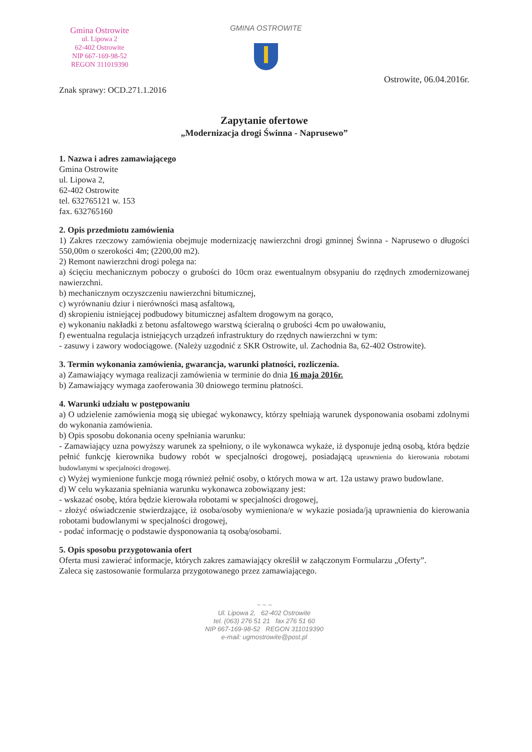Gmina Ostrowite
ul. Lipowa 2
62-402 Ostrowite
NIP 667-169-98-52
REGON 311019390
GMINA OSTROWITE
Ostrowite, 06.04.2016r.
Znak sprawy: OCD.271.1.2016
Zapytanie ofertowe
„Modernizacja drogi Świnna - Naprusewo”
1. Nazwa i adres zamawiającego
Gmina Ostrowite
ul. Lipowa 2,
62-402 Ostrowite
tel. 632765121 w. 153
fax. 632765160
2. Opis przedmiotu zamówienia
1) Zakres rzeczowy zamówienia obejmuje modernizację nawierzchni drogi gminnej Świnna - Naprusewo o długości 550,00m o szerokości 4m; (2200,00 m2).
2) Remont nawierzchni drogi polega na:
a) ścięciu mechanicznym poboczy o grubości do 10cm oraz ewentualnym obsypaniu do rzędnych zmodernizowanej nawierzchni.
b) mechanicznym oczyszczeniu nawierzchni bitumicznej,
c) wyrównaniu dziur i nierówności masą asfaltową,
d) skropieniu istniejącej podbudowy bitumicznej asfaltem drogowym na gorąco,
e) wykonaniu nakładki z betonu asfaltowego warstwą ścieralną o grubości 4cm po uwałowaniu,
f) ewentualna regulacja istniejących urządzeń infrastruktury do rzędnych nawierzchni w tym:
- zasuwy i zawory wodociągowe. (Należy uzgodnić z SKR Ostrowite, ul. Zachodnia 8a, 62-402 Ostrowite).
3. Termin wykonania zamówienia, gwarancja, warunki płatności, rozliczenia.
a) Zamawiający wymaga realizacji zamówienia w terminie do dnia 16 maja 2016r.
b) Zamawiający wymaga zaoferowania 30 dniowego terminu płatności.
4. Warunki udziału w postępowaniu
a) O udzielenie zamówienia mogą się ubiegać wykonawcy, którzy spełniają warunek dysponowania osobami zdolnymi do wykonania zamówienia.
b) Opis sposobu dokonania oceny spełniania warunku:
- Zamawiający uzna powyższy warunek za spełniony, o ile wykonawca wykaże, iż dysponuje jedną osobą, która będzie pełnić funkcję kierownika budowy robót w specjalności drogowej, posiadającą uprawnienia do kierowania robotami budowlanymi w specjalności drogowej.
c) Wyżej wymienione funkcje mogą również pełnić osoby, o których mowa w art. 12a ustawy prawo budowlane.
d) W celu wykazania spełniania warunku wykonawca zobowiązany jest:
- wskazać osobę, która będzie kierowała robotami w specjalności drogowej,
- złożyć oświadczenie stwierdzające, iż osoba/osoby wymieniona/e w wykazie posiada/ją uprawnienia do kierowania robotami budowlanymi w specjalności drogowej,
- podać informację o podstawie dysponowania tą osobą/osobami.
5. Opis sposobu przygotowania ofert
Oferta musi zawierać informacje, których zakres zamawiający określił w załączonym Formularzu „Oferty”.
Zaleca się zastosowanie formularza przygotowanego przez zamawiającego.
~ ~ ~
Ul. Lipowa 2, 62-402 Ostrowite
tel. (063) 276 51 21 fax 276 51 60
NIP 667-169-98-52 REGON 311019390
e-mail: ugmostrowite@post.pl